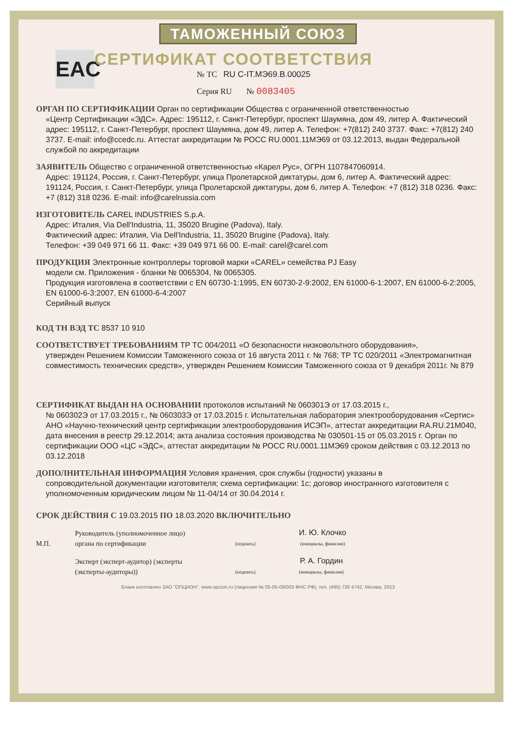ТАМОЖЕННЫЙ СОЮЗ
СЕРТИФИКАТ СООТВЕТСТВИЯ
EAC
№ ТС RU C-IT.МЭ69.В.00025
Серия RU № 0083405
ОРГАН ПО СЕРТИФИКАЦИИ Орган по сертификации Общества с ограниченной ответственностью
«Центр Сертификации «ЭДС». Адрес: 195112, г. Санкт-Петербург, проспект Шаумяна, дом 49, литер А. Фактический адрес: 195112, г. Санкт-Петербург, проспект Шаумяна, дом 49, литер А. Телефон: +7(812) 240 3737. Факс: +7(812) 240 3737. E-mail: info@ccedc.ru. Аттестат аккредитации № РОСС RU.0001.11МЭ69 от 03.12.2013, выдан Федеральной службой по аккредитации
ЗАЯВИТЕЛЬ Общество с ограниченной ответственностью «Карел Рус», ОГРН 1107847060914.
Адрес: 191124, Россия, г. Санкт-Петербург, улица Пролетарской диктатуры, дом 6, литер А. Фактический адрес: 191124, Россия, г. Санкт-Петербург, улица Пролетарской диктатуры, дом 6, литер А. Телефон: +7 (812) 318 0236. Факс: +7 (812) 318 0236. E-mail: info@carelrussia.com
ИЗГОТОВИТЕЛЬ CAREL INDUSTRIES S.p.A.
Адрес: Италия, Via Dell'Industria, 11, 35020 Brugine (Padova), Italy.
Фактический адрес: Италия, Via Dell'Industria, 11, 35020 Brugine (Padova), Italy.
Телефон: +39 049 971 66 11. Факс: +39 049 971 66 00. E-mail: carel@carel.com
ПРОДУКЦИЯ Электронные контроллеры торговой марки «CAREL» семейства PJ Easy
модели см. Приложения - бланки № 0065304, № 0065305.
Продукция изготовлена в соответствии с EN 60730-1:1995, EN 60730-2-9:2002, EN 61000-6-1:2007, EN 61000-6-2:2005, EN 61000-6-3:2007, EN 61000-6-4:2007
Серийный выпуск
КОД ТН ВЭД ТС 8537 10 910
СООТВЕТСТВУЕТ ТРЕБОВАНИЯМ ТР ТС 004/2011 «О безопасности низковольтного оборудования»,
утвержден Решением Комиссии Таможенного союза от 16 августа 2011 г. № 768; ТР ТС 020/2011 «Электромагнитная совместимость технических средств», утвержден Решением Комиссии Таможенного союза от 9 декабря 2011г. № 879
СЕРТИФИКАТ ВЫДАН НА ОСНОВАНИИ протоколов испытаний № 060301Э от 17.03.2015 г.,
№ 060302Э от 17.03.2015 г., № 060303Э от 17.03.2015 г. Испытательная лаборатория электрооборудования «Сертис» АНО «Научно-технический центр сертификации электрооборудования ИСЭП», аттестат аккредитации RA.RU.21М040, дата внесения в реестр 29.12.2014; акта анализа состояния производства № 030501-15 от 05.03.2015 г. Орган по сертификации ООО «ЦС «ЭДС», аттестат аккредитации № РОСС RU.0001.11МЭ69 сроком действия с 03.12.2013 по 03.12.2018
ДОПОЛНИТЕЛЬНАЯ ИНФОРМАЦИЯ Условия хранения, срок службы (годности) указаны в
сопроводительной документации изготовителя; схема сертификации: 1с; договор иностранного изготовителя с уполномоченным юридическим лицом № 11-04/14 от 30.04.2014 г.
СРОК ДЕЙСТВИЯ С 19.03.2015 ПО 18.03.2020 ВКЛЮЧИТЕЛЬНО
М.П.
Руководитель (уполномоченное лицо) органа по сертификации
(подпись)
И. Ю. Клочко
(инициалы, фамилия)
Эксперт (эксперт-аудитор) (эксперты (эксперты-аудиторы))
(подпись)
Р. А. Гордин
(инициалы, фамилия)
Бланк изготовлен ЗАО "ОПЦИОН", www.opcion.ru (лицензия № 05-05-09/003 ФНС РФ), тел. (495) 726 4742, Москва, 2013